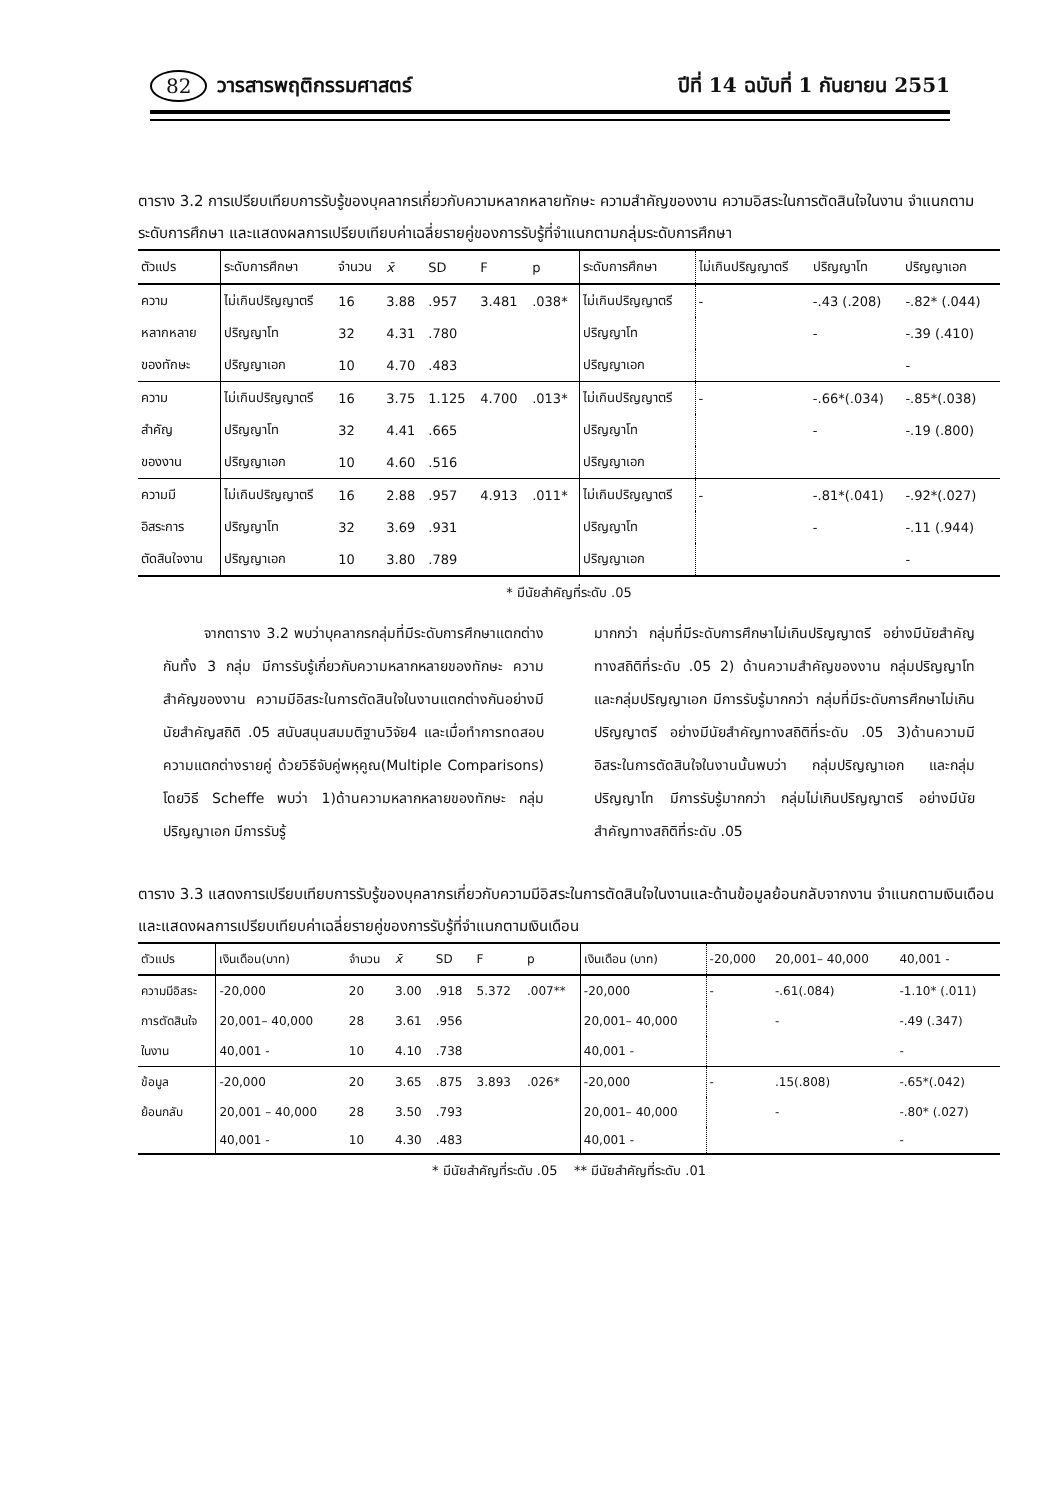82 วารสารพฤติกรรมศาสตร์ ปีที่ 14 ฉบับที่ 1 กันยายน 2551
ตาราง 3.2 การเปรียบเทียบการรับรู้ของบุคลากรเกี่ยวกับความหลากหลายทักษะ ความสำคัญของงาน ความอิสระในการตัดสินใจในงาน จำแนกตามระดับการศึกษา และแสดงผลการเปรียบเทียบค่าเฉลี่ยรายคู่ของการรับรู้ที่จำแนกตามกลุ่มระดับการศึกษา
| ตัวแปร | ระดับการศึกษา | จำนวน | x̄ | SD | F | p | ระดับการศึกษา | ไม่เกินปริญญาตรี | ปริญญาโท | ปริญญาเอก |
| --- | --- | --- | --- | --- | --- | --- | --- | --- | --- | --- |
| ความ | ไม่เกินปริญญาตรี | 16 | 3.88 | .957 | 3.481 | .038* | ไม่เกินปริญญาตรี | - | -.43 (.208) | -.82* (.044) |
| หลากหลาย | ปริญญาโท | 32 | 4.31 | .780 | | | ปริญญาโท | | - | -.39 (.410) |
| ของทักษะ | ปริญญาเอก | 10 | 4.70 | .483 | | | ปริญญาเอก | | | - |
| ความ | ไม่เกินปริญญาตรี | 16 | 3.75 | 1.125 | 4.700 | .013* | ไม่เกินปริญญาตรี | - | -.66*(.034) | -.85*(.038) |
| สำคัญ | ปริญญาโท | 32 | 4.41 | .665 | | | ปริญญาโท | | - | -.19 (.800) |
| ของงาน | ปริญญาเอก | 10 | 4.60 | .516 | | | ปริญญาเอก | | | |
| ความมี | ไม่เกินปริญญาตรี | 16 | 2.88 | .957 | 4.913 | .011* | ไม่เกินปริญญาตรี | - | -.81*(.041) | -.92*(.027) |
| อิสระการ | ปริญญาโท | 32 | 3.69 | .931 | | | ปริญญาโท | | - | -.11 (.944) |
| ตัดสินใจงาน | ปริญญาเอก | 10 | 3.80 | .789 | | | ปริญญาเอก | | | - |
* มีนัยสำคัญที่ระดับ .05
จากตาราง 3.2 พบว่าบุคลากรกลุ่มที่มีระดับการศึกษาแตกต่างกันทั้ง 3 กลุ่ม มีการรับรู้เกี่ยวกับความหลากหลายของทักษะ ความสำคัญของงาน ความมีอิสระในการตัดสินใจในงานแตกต่างกันอย่างมีนัยสำคัญสถิติ .05 สนับสนุนสมมติฐานวิจัย4 และเมื่อทำการทดสอบความแตกต่างรายคู่ ด้วยวิธีจับคู่พหุคูณ(Multiple Comparisons) โดยวิธี Scheffe พบว่า 1)ด้านความหลากหลายของทักษะ กลุ่มปริญญาเอก มีการรับรู้
มากกว่า กลุ่มที่มีระดับการศึกษาไม่เกินปริญญาตรี อย่างมีนัยสำคัญทางสถิติที่ระดับ .05 2) ด้านความสำคัญของงาน กลุ่มปริญญาโท และกลุ่มปริญญาเอก มีการรับรู้มากกว่า กลุ่มที่มีระดับการศึกษาไม่เกินปริญญาตรี อย่างมีนัยสำคัญทางสถิติที่ระดับ .05 3)ด้านความมีอิสระในการตัดสินใจในงานนั้นพบว่า กลุ่มปริญญาเอก และกลุ่มปริญญาโท มีการรับรู้มากกว่า กลุ่มไม่เกินปริญญาตรี อย่างมีนัยสำคัญทางสถิติที่ระดับ .05
ตาราง 3.3 แสดงการเปรียบเทียบการรับรู้ของบุคลากรเกี่ยวกับความมีอิสระในการตัดสินใจในงานและด้านข้อมูลย้อนกลับจากงาน จำแนกตามเงินเดือน และแสดงผลการเปรียบเทียบค่าเฉลี่ยรายคู่ของการรับรู้ที่จำแนกตามเงินเดือน
| ตัวแปร | เงินเดือน(บาท) | จำนวน | x̄ | SD | F | p | เงินเดือน (บาท) | -20,000 | 20,001– 40,000 | 40,001 - |
| --- | --- | --- | --- | --- | --- | --- | --- | --- | --- | --- |
| ความมีอิสระ | -20,000 | 20 | 3.00 | .918 | 5.372 | .007** | -20,000 | - | -.61(.084) | -1.10* (.011) |
| การตัดสินใจ | 20,001– 40,000 | 28 | 3.61 | .956 | | | 20,001– 40,000 | | - | -.49 (.347) |
| ในงาน | 40,001 - | 10 | 4.10 | .738 | | | 40,001 - | | | - |
| ข้อมูล | -20,000 | 20 | 3.65 | .875 | 3.893 | .026* | -20,000 | - | .15(.808) | -.65*(.042) |
| ย้อนกลับ | 20,001 – 40,000 | 28 | 3.50 | .793 | | | 20,001– 40,000 | | - | -.80* (.027) |
| | 40,001 - | 10 | 4.30 | .483 | | | 40,001 - | | | - |
* มีนัยสำคัญที่ระดับ .05 ** มีนัยสำคัญที่ระดับ .01